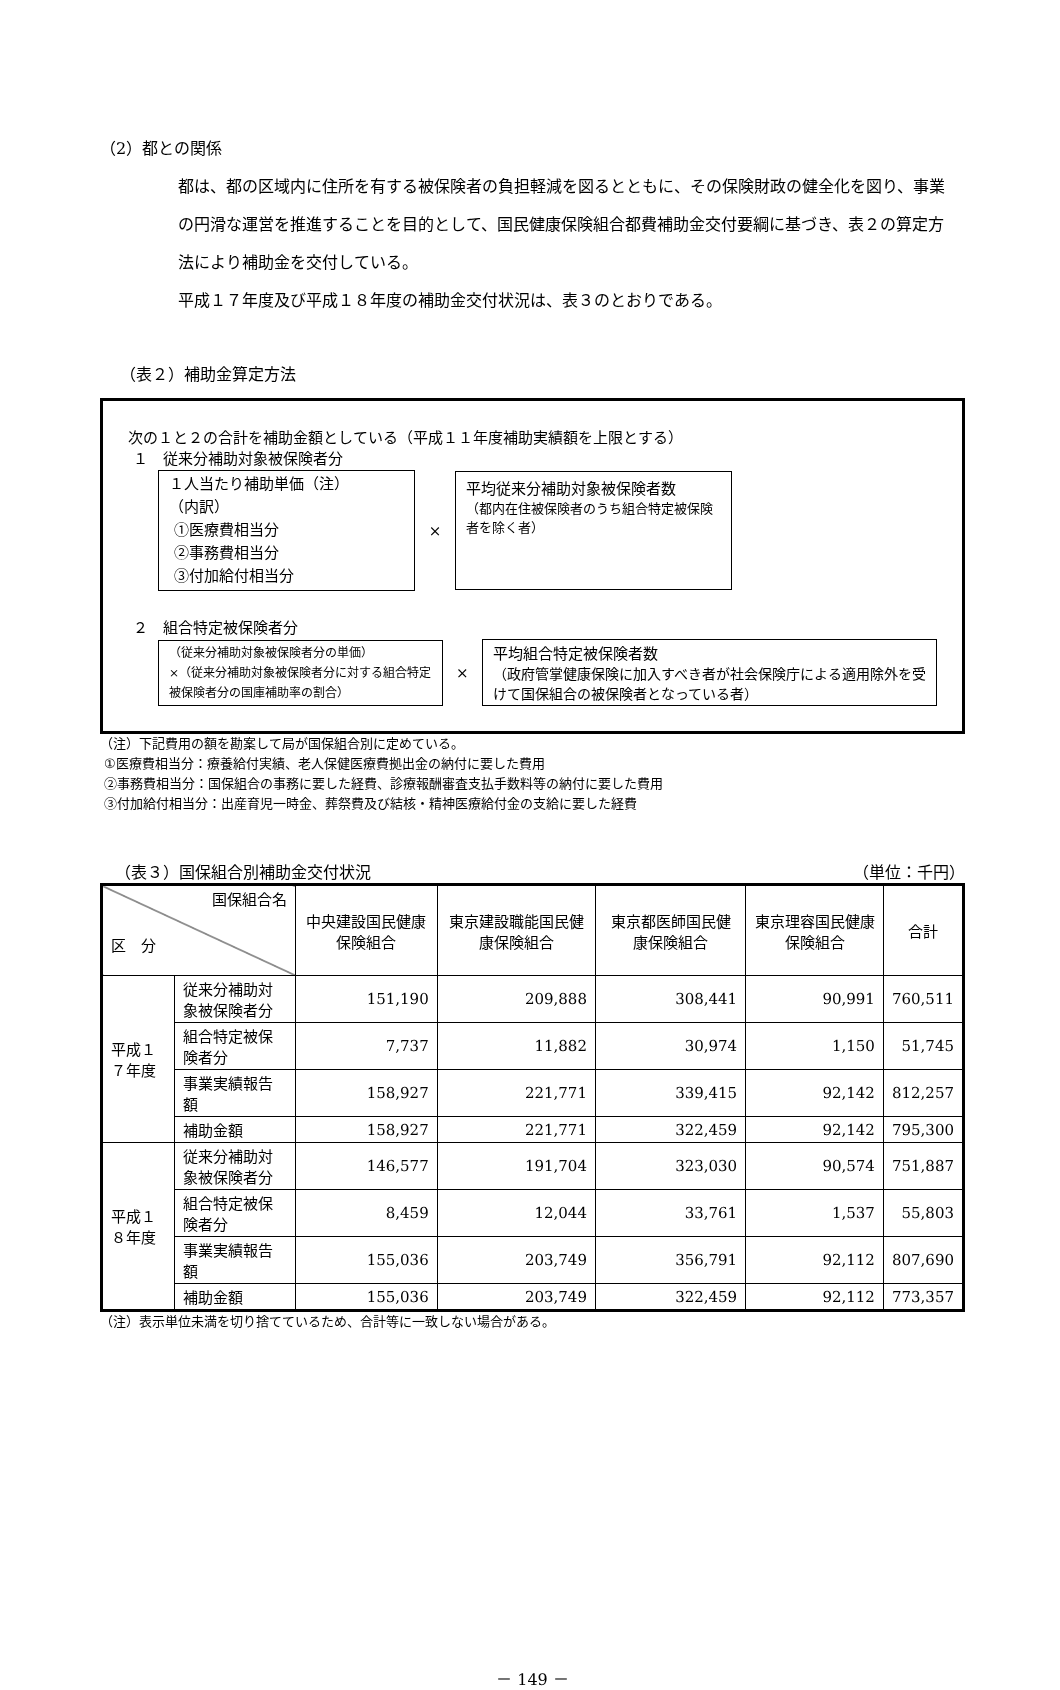（2）都との関係
都は、都の区域内に住所を有する被保険者の負担軽減を図るとともに、その保険財政の健全化を図り、事業の円滑な運営を推進することを目的として、国民健康保険組合都費補助金交付要綱に基づき、表２の算定方法により補助金を交付している。
平成１７年度及び平成１８年度の補助金交付状況は、表３のとおりである。
（表２）補助金算定方法
次の１と２の合計を補助金額としている（平成１１年度補助実績額を上限とする）
１　従来分補助対象被保険者分
１人当たり補助単価（注）
（内訳）
①医療費相当分
②事務費相当分
③付加給付相当分
×
平均従来分補助対象被保険者数
（都内在住被保険者のうち組合特定被保険者を除く者）
２　組合特定被保険者分
（従来分補助対象被保険者分の単価）
×（従来分補助対象被保険者分に対する組合特定被保険者分の国庫補助率の割合）
×
平均組合特定被保険者数
（政府管掌健康保険に加入すべき者が社会保険庁による適用除外を受けて国保組合の被保険者となっている者）
（注）下記費用の額を勘案して局が国保組合別に定めている。
①医療費相当分：療養給付実績、老人保健医療費拠出金の納付に要した費用
②事務費相当分：国保組合の事務に要した経費、診療報酬審査支払手数料等の納付に要した費用
③付加給付相当分：出産育児一時金、葬祭費及び結核・精神医療給付金の支給に要した経費
（表３）国保組合別補助金交付状況 （単位：千円）
| 国保組合名 区 分 | | 中央建設国民健康保険組合 | 東京建設職能国民健康保険組合 | 東京都医師国民健康保険組合 | 東京理容国民健康保険組合 | 合計 |
| --- | --- | --- | --- | --- | --- | --- |
| 平成１７年度 | 従来分補助対象被保険者分 | 151,190 | 209,888 | 308,441 | 90,991 | 760,511 |
| | 組合特定被保険者分 | 7,737 | 11,882 | 30,974 | 1,150 | 51,745 |
| | 事業実績報告額 | 158,927 | 221,771 | 339,415 | 92,142 | 812,257 |
| | 補助金額 | 158,927 | 221,771 | 322,459 | 92,142 | 795,300 |
| 平成１８年度 | 従来分補助対象被保険者分 | 146,577 | 191,704 | 323,030 | 90,574 | 751,887 |
| | 組合特定被保険者分 | 8,459 | 12,044 | 33,761 | 1,537 | 55,803 |
| | 事業実績報告額 | 155,036 | 203,749 | 356,791 | 92,112 | 807,690 |
| | 補助金額 | 155,036 | 203,749 | 322,459 | 92,112 | 773,357 |
（注）表示単位未満を切り捨てているため、合計等に一致しない場合がある。
－ 149 －